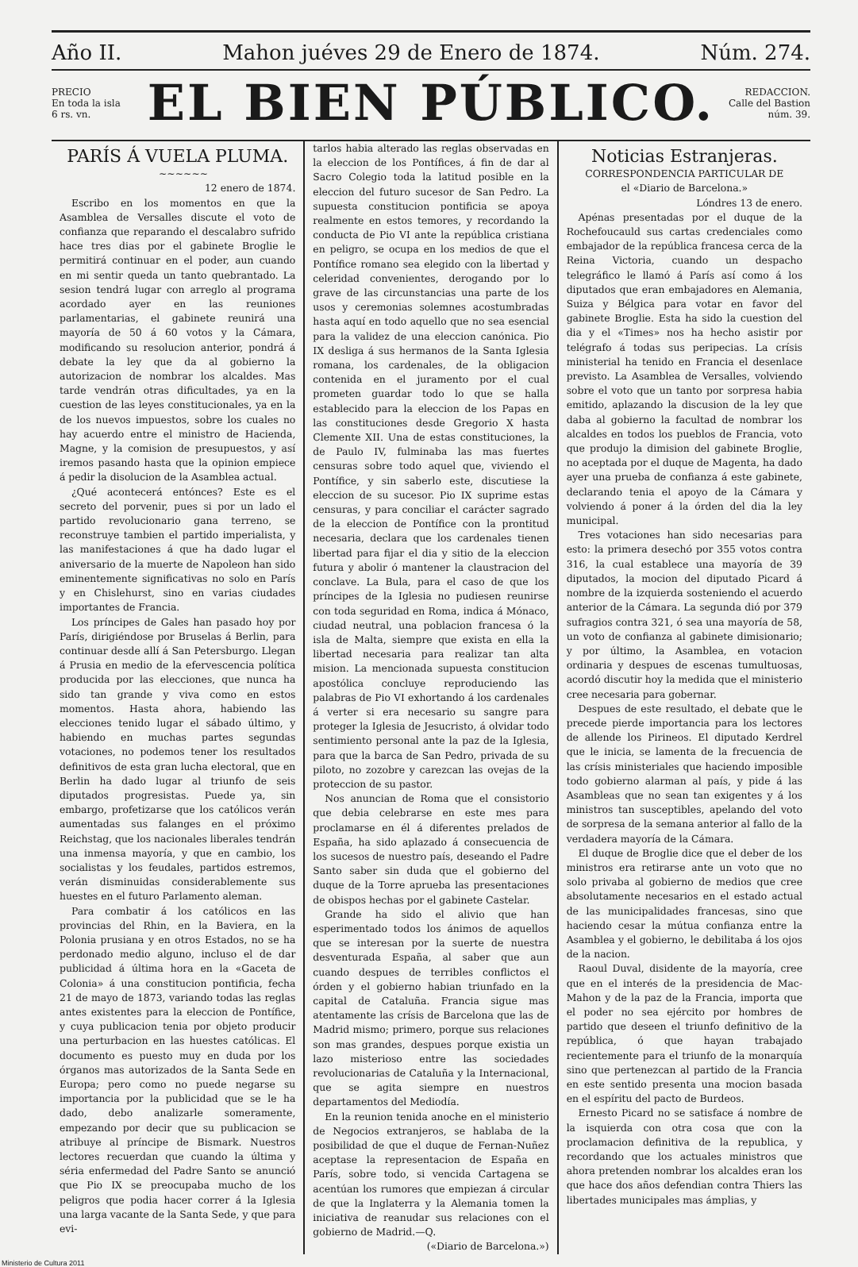Año II. Mahon juéves 29 de Enero de 1874. Núm. 274.
PRECIO
En toda la isla
6 rs. vn.
EL BIEN PÚBLICO.
REDACCION.
Calle del Bastion
núm. 39.
PARÍS Á VUELA PLUMA.
~~~~~~
12 enero de 1874.
Escribo en los momentos en que la Asamblea de Versalles discute el voto de confianza que reparando el descalabro sufrido hace tres dias por el gabinete Broglie le permitirá continuar en el poder, aun cuando en mi sentir queda un tanto quebrantado. La sesion tendrá lugar con arreglo al programa acordado ayer en las reuniones parlamentarias, el gabinete reunirá una mayoría de 50 á 60 votos y la Cámara, modificando su resolucion anterior, pondrá á debate la ley que da al gobierno la autorizacion de nombrar los alcaldes. Mas tarde vendrán otras dificultades, ya en la cuestion de las leyes constitucionales, ya en la de los nuevos impuestos, sobre los cuales no hay acuerdo entre el ministro de Hacienda, Magne, y la comision de presupuestos, y así iremos pasando hasta que la opinion empiece á pedir la disolucion de la Asamblea actual.
¿Qué acontecerá entónces? Este es el secreto del porvenir, pues si por un lado el partido revolucionario gana terreno, se reconstruye tambien el partido imperialista, y las manifestaciones á que ha dado lugar el aniversario de la muerte de Napoleon han sido eminentemente significativas no solo en París y en Chislehurst, sino en varias ciudades importantes de Francia.
Los príncipes de Gales han pasado hoy por París, dirigiéndose por Bruselas á Berlin, para continuar desde allí á San Petersburgo. Llegan á Prusia en medio de la efervescencia política producida por las elecciones, que nunca ha sido tan grande y viva como en estos momentos. Hasta ahora, habiendo las elecciones tenido lugar el sábado último, y habiendo en muchas partes segundas votaciones, no podemos tener los resultados definitivos de esta gran lucha electoral, que en Berlin ha dado lugar al triunfo de seis diputados progresistas. Puede ya, sin embargo, profetizarse que los católicos verán aumentadas sus falanges en el próximo Reichstag, que los nacionales liberales tendrán una inmensa mayoría, y que en cambio, los socialistas y los feudales, partidos estremos, verán disminuidas considerablemente sus huestes en el futuro Parlamento aleman.
Para combatir á los católicos en las provincias del Rhin, en la Baviera, en la Polonia prusiana y en otros Estados, no se ha perdonado medio alguno, incluso el de dar publicidad á última hora en la «Gaceta de Colonia» á una constitucion pontificia, fecha 21 de mayo de 1873, variando todas las reglas antes existentes para la eleccion de Pontífice, y cuya publicacion tenia por objeto producir una perturbacion en las huestes católicas. El documento es puesto muy en duda por los órganos mas autorizados de la Santa Sede en Europa; pero como no puede negarse su importancia por la publicidad que se le ha dado, debo analizarle someramente, empezando por decir que su publicacion se atribuye al príncipe de Bismark. Nuestros lectores recuerdan que cuando la última y séria enfermedad del Padre Santo se anunció que Pio IX se preocupaba mucho de los peligros que podia hacer correr á la Iglesia una larga vacante de la Santa Sede, y que para evi-
tarlos habia alterado las reglas observadas en la eleccion de los Pontífices, á fin de dar al Sacro Colegio toda la latitud posible en la eleccion del futuro sucesor de San Pedro. La supuesta constitucion pontificia se apoya realmente en estos temores, y recordando la conducta de Pio VI ante la república cristiana en peligro, se ocupa en los medios de que el Pontífice romano sea elegido con la libertad y celeridad convenientes, derogando por lo grave de las circunstancias una parte de los usos y ceremonias solemnes acostumbradas hasta aquí en todo aquello que no sea esencial para la validez de una eleccion canónica. Pio IX desliga á sus hermanos de la Santa Iglesia romana, los cardenales, de la obligacion contenida en el juramento por el cual prometen guardar todo lo que se halla establecido para la eleccion de los Papas en las constituciones desde Gregorio X hasta Clemente XII. Una de estas constituciones, la de Paulo IV, fulminaba las mas fuertes censuras sobre todo aquel que, viviendo el Pontífice, y sin saberlo este, discutiese la eleccion de su sucesor. Pio IX suprime estas censuras, y para conciliar el carácter sagrado de la eleccion de Pontífice con la prontitud necesaria, declara que los cardenales tienen libertad para fijar el dia y sitio de la eleccion futura y abolir ó mantener la claustracion del conclave. La Bula, para el caso de que los príncipes de la Iglesia no pudiesen reunirse con toda seguridad en Roma, indica á Mónaco, ciudad neutral, una poblacion francesa ó la isla de Malta, siempre que exista en ella la libertad necesaria para realizar tan alta mision. La mencionada supuesta constitucion apostólica concluye reproduciendo las palabras de Pio VI exhortando á los cardenales á verter si era necesario su sangre para proteger la Iglesia de Jesucristo, á olvidar todo sentimiento personal ante la paz de la Iglesia, para que la barca de San Pedro, privada de su piloto, no zozobre y carezcan las ovejas de la proteccion de su pastor.
Nos anuncian de Roma que el consistorio que debia celebrarse en este mes para proclamarse en él á diferentes prelados de España, ha sido aplazado á consecuencia de los sucesos de nuestro país, deseando el Padre Santo saber sin duda que el gobierno del duque de la Torre aprueba las presentaciones de obispos hechas por el gabinete Castelar.
Grande ha sido el alivio que han esperimentado todos los ánimos de aquellos que se interesan por la suerte de nuestra desventurada España, al saber que aun cuando despues de terribles conflictos el órden y el gobierno habian triunfado en la capital de Cataluña. Francia sigue mas atentamente las crísis de Barcelona que las de Madrid mismo; primero, porque sus relaciones son mas grandes, despues porque existia un lazo misterioso entre las sociedades revolucionarias de Cataluña y la Internacional, que se agita siempre en nuestros departamentos del Mediodía.
En la reunion tenida anoche en el ministerio de Negocios extranjeros, se hablaba de la posibilidad de que el duque de Fernan-Nuñez aceptase la representacion de España en París, sobre todo, si vencida Cartagena se acentúan los rumores que empiezan á circular de que la Inglaterra y la Alemania tomen la iniciativa de reanudar sus relaciones con el gobierno de Madrid.—Q.
(«Diario de Barcelona.»)
Noticias Estranjeras.
CORRESPONDENCIA PARTICULAR DE
el «Diario de Barcelona.»
Lóndres 13 de enero.
Apénas presentadas por el duque de la Rochefoucauld sus cartas credenciales como embajador de la república francesa cerca de la Reina Victoria, cuando un despacho telegráfico le llamó á París así como á los diputados que eran embajadores en Alemania, Suiza y Bélgica para votar en favor del gabinete Broglie. Esta ha sido la cuestion del dia y el «Times» nos ha hecho asistir por telégrafo á todas sus peripecias. La crísis ministerial ha tenido en Francia el desenlace previsto. La Asamblea de Versalles, volviendo sobre el voto que un tanto por sorpresa habia emitido, aplazando la discusion de la ley que daba al gobierno la facultad de nombrar los alcaldes en todos los pueblos de Francia, voto que produjo la dimision del gabinete Broglie, no aceptada por el duque de Magenta, ha dado ayer una prueba de confianza á este gabinete, declarando tenia el apoyo de la Cámara y volviendo á poner á la órden del dia la ley municipal.
Tres votaciones han sido necesarias para esto: la primera desechó por 355 votos contra 316, la cual establece una mayoría de 39 diputados, la mocion del diputado Picard á nombre de la izquierda sosteniendo el acuerdo anterior de la Cámara. La segunda dió por 379 sufragios contra 321, ó sea una mayoría de 58, un voto de confianza al gabinete dimisionario; y por último, la Asamblea, en votacion ordinaria y despues de escenas tumultuosas, acordó discutir hoy la medida que el ministerio cree necesaria para gobernar.
Despues de este resultado, el debate que le precede pierde importancia para los lectores de allende los Pirineos. El diputado Kerdrel que le inicia, se lamenta de la frecuencia de las crísis ministeriales que haciendo imposible todo gobierno alarman al país, y pide á las Asambleas que no sean tan exigentes y á los ministros tan susceptibles, apelando del voto de sorpresa de la semana anterior al fallo de la verdadera mayoría de la Cámara.
El duque de Broglie dice que el deber de los ministros era retirarse ante un voto que no solo privaba al gobierno de medios que cree absolutamente necesarios en el estado actual de las municipalidades francesas, sino que haciendo cesar la mútua confianza entre la Asamblea y el gobierno, le debilitaba á los ojos de la nacion.
Raoul Duval, disidente de la mayoría, cree que en el interés de la presidencia de Mac-Mahon y de la paz de la Francia, importa que el poder no sea ejército por hombres de partido que deseen el triunfo definitivo de la república, ó que hayan trabajado recientemente para el triunfo de la monarquía sino que pertenezcan al partido de la Francia en este sentido presenta una mocion basada en el espíritu del pacto de Burdeos.
Ernesto Picard no se satisface á nombre de la isquierda con otra cosa que con la proclamacion definitiva de la republica, y recordando que los actuales ministros que ahora pretenden nombrar los alcaldes eran los que hace dos años defendian contra Thiers las libertades municipales mas ámplias, y
Ministerio de Cultura 2011